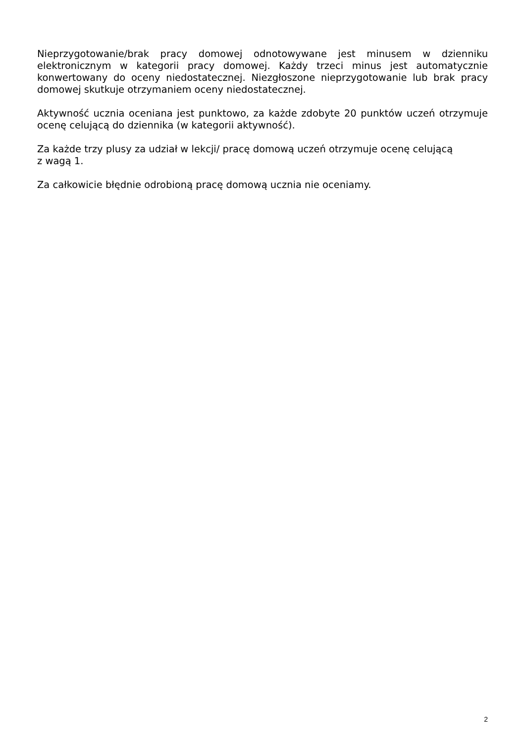Nieprzygotowanie/brak pracy domowej odnotowywane jest minusem w dzienniku elektronicznym w kategorii pracy domowej. Każdy trzeci minus jest automatycznie konwertowany do oceny niedostatecznej. Niezgłoszone nieprzygotowanie lub brak pracy domowej skutkuje otrzymaniem oceny niedostatecznej.
Aktywność ucznia oceniana jest punktowo, za każde zdobyte 20 punktów uczeń otrzymuje ocenę celującą do dziennika (w kategorii aktywność).
Za każde trzy plusy za udział w lekcji/ pracę domową uczeń otrzymuje ocenę celującą
z wagą 1.
Za całkowicie błędnie odrobioną pracę domową ucznia nie oceniamy.
2